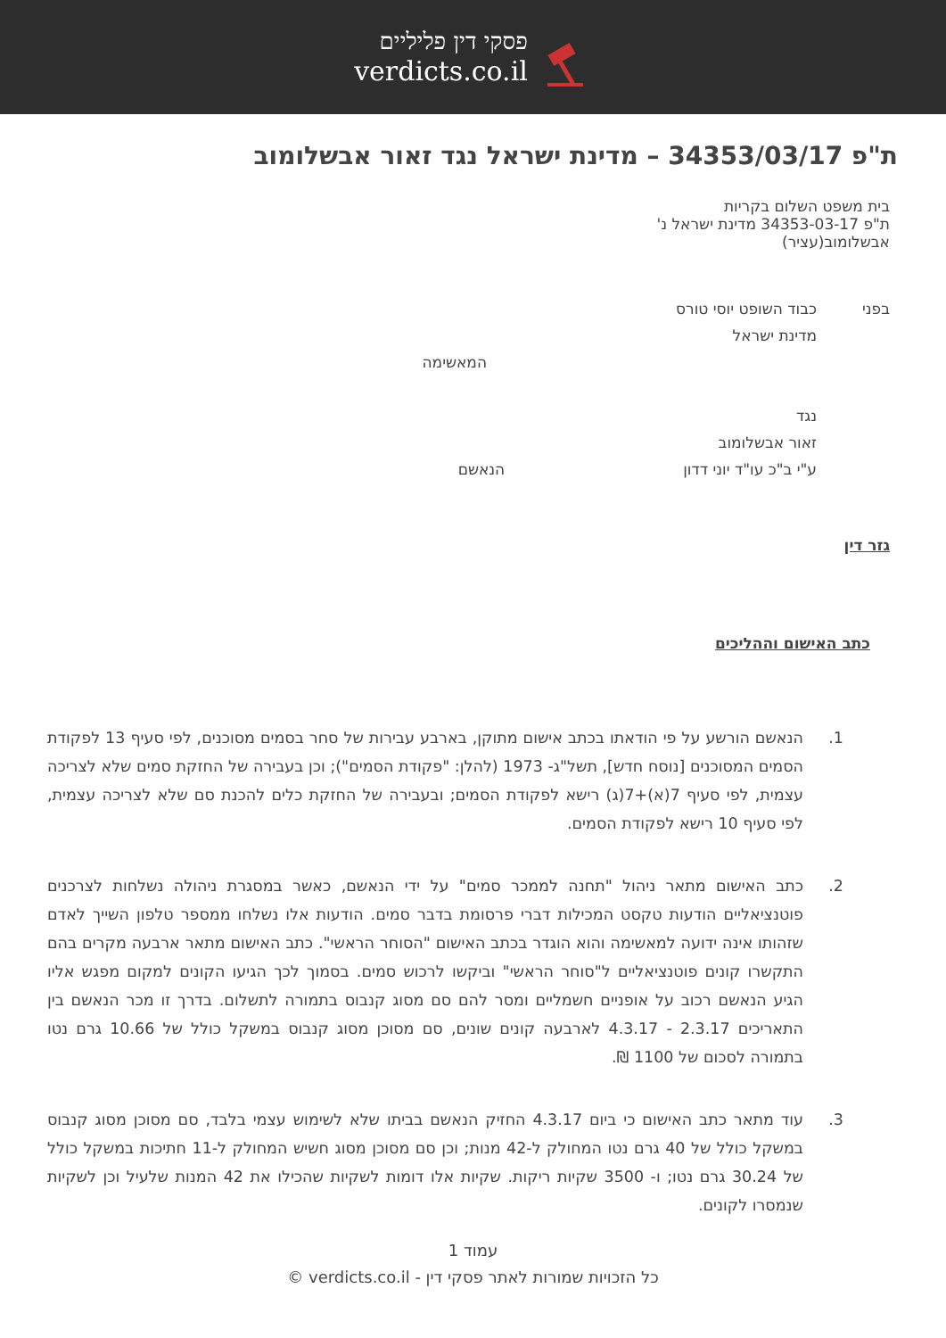פסקי דין פליליים
verdicts.co.il
ת"פ 34353/03/17 – מדינת ישראל נגד זאור אבשלומוב
בית משפט השלום בקריות
ת"פ 34353-03-17 מדינת ישראל נ' אבשלומוב(עציר)
בפני כבוד השופט יוסי טורס
מדינת ישראל
המאשימה
נגד
זאור אבשלומוב
ע"י ב"כ עו"ד יוני דדון הנאשם
גזר דין
כתב האישום וההליכים
1. הנאשם הורשע על פי הודאתו בכתב אישום מתוקן, בארבע עבירות של סחר בסמים מסוכנים, לפי סעיף 13 לפקודת הסמים המסוכנים [נוסח חדש], תשל"ג- 1973 (להלן: "פקודת הסמים"); וכן בעבירה של החזקת סמים שלא לצריכה עצמית, לפי סעיף 7(א)+7(ג) רישא לפקודת הסמים; ובעבירה של החזקת כלים להכנת סם שלא לצריכה עצמית, לפי סעיף 10 רישא לפקודת הסמים.
2. כתב האישום מתאר ניהול "תחנה לממכר סמים" על ידי הנאשם, כאשר במסגרת ניהולה נשלחות לצרכנים פוטנציאליים הודעות טקסט המכילות דברי פרסומת בדבר סמים. הודעות אלו נשלחו ממספר טלפון השייך לאדם שזהותו אינה ידועה למאשימה והוא הוגדר בכתב האישום "הסוחר הראשי". כתב האישום מתאר ארבעה מקרים בהם התקשרו קונים פוטנציאליים ל"סוחר הראשי" וביקשו לרכוש סמים. בסמוך לכך הגיעו הקונים למקום מפגש אליו הגיע הנאשם רכוב על אופניים חשמליים ומסר להם סם מסוג קנבוס בתמורה לתשלום. בדרך זו מכר הנאשם בין התאריכים 2.3.17 - 4.3.17 לארבעה קונים שונים, סם מסוכן מסוג קנבוס במשקל כולל של 10.66 גרם נטו בתמורה לסכום של 1100 ₪.
3. עוד מתאר כתב האישום כי ביום 4.3.17 החזיק הנאשם בביתו שלא לשימוש עצמי בלבד, סם מסוכן מסוג קנבוס במשקל כולל של 40 גרם נטו המחולק ל-42 מנות; וכן סם מסוכן מסוג חשיש המחולק ל-11 חתיכות במשקל כולל של 30.24 גרם נטו; ו- 3500 שקיות ריקות. שקיות אלו דומות לשקיות שהכילו את 42 המנות שלעיל וכן לשקיות שנמסרו לקונים.
עמוד 1
כל הזכויות שמורות לאתר פסקי דין - verdicts.co.il ©